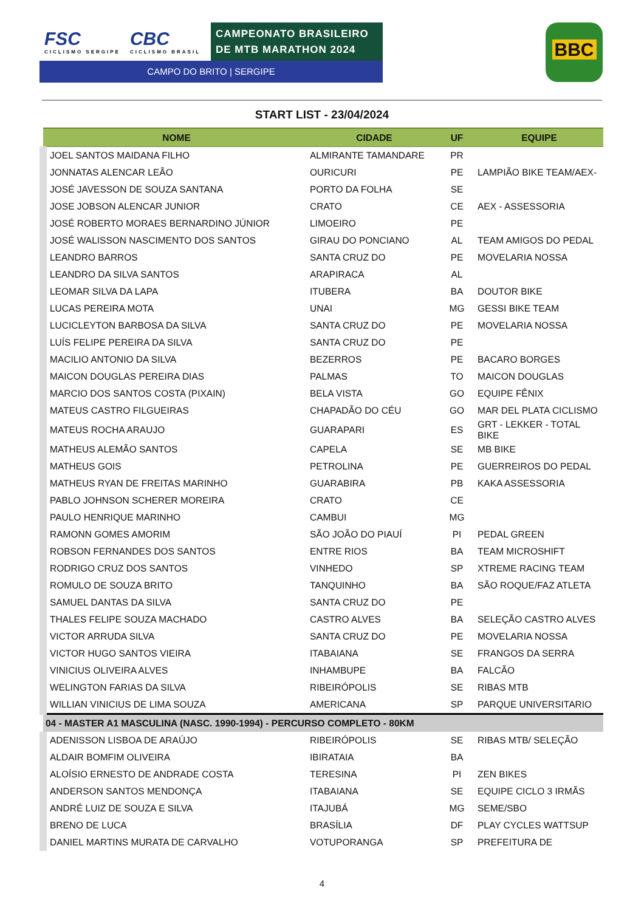FSC CICLISMO SERGIPE
CBC CICLISMO BRASIL
CAMPEONATO BRASILEIRO
DE MTB MARATHON 2024
CAMPO DO BRITO | SERGIPE
BBC
START LIST - 23/04/2024
| NOME | CIDADE | UF | EQUIPE |
| --- | --- | --- | --- |
| JOEL SANTOS MAIDANA FILHO | ALMIRANTE TAMANDARE | PR | |
| JONNATAS ALENCAR LEÃO | OURICURI | PE | LAMPIÃO BIKE TEAM/AEX- |
| JOSÉ JAVESSON DE SOUZA SANTANA | PORTO DA FOLHA | SE | |
| JOSE JOBSON ALENCAR JUNIOR | CRATO | CE | AEX - ASSESSORIA |
| JOSÉ ROBERTO MORAES BERNARDINO JÚNIOR | LIMOEIRO | PE | |
| JOSÉ WALISSON NASCIMENTO DOS SANTOS | GIRAU DO PONCIANO | AL | TEAM AMIGOS DO PEDAL |
| LEANDRO BARROS | SANTA CRUZ DO | PE | MOVELARIA NOSSA |
| LEANDRO DA SILVA SANTOS | ARAPIRACA | AL | |
| LEOMAR SILVA DA LAPA | ITUBERA | BA | DOUTOR BIKE |
| LUCAS PEREIRA MOTA | UNAI | MG | GESSI BIKE TEAM |
| LUCICLEYTON BARBOSA DA SILVA | SANTA CRUZ DO | PE | MOVELARIA NOSSA |
| LUÍS FELIPE PEREIRA DA SILVA | SANTA CRUZ DO | PE | |
| MACILIO ANTONIO DA SILVA | BEZERROS | PE | BACARO BORGES |
| MAICON DOUGLAS PEREIRA DIAS | PALMAS | TO | MAICON DOUGLAS |
| MARCIO DOS SANTOS COSTA (PIXAIN) | BELA VISTA | GO | EQUIPE FÊNIX |
| MATEUS CASTRO FILGUEIRAS | CHAPADÃO DO CÉU | GO | MAR DEL PLATA CICLISMO |
| MATEUS ROCHA ARAUJO | GUARAPARI | ES | GRT - LEKKER - TOTAL BIKE |
| MATHEUS ALEMÃO SANTOS | CAPELA | SE | MB BIKE |
| MATHEUS GOIS | PETROLINA | PE | GUERREIROS DO PEDAL |
| MATHEUS RYAN DE FREITAS MARINHO | GUARABIRA | PB | KAKA ASSESSORIA |
| PABLO JOHNSON SCHERER MOREIRA | CRATO | CE | |
| PAULO HENRIQUE MARINHO | CAMBUI | MG | |
| RAMONN GOMES AMORIM | SÃO JOÃO DO PIAUÍ | PI | PEDAL GREEN |
| ROBSON FERNANDES DOS SANTOS | ENTRE RIOS | BA | TEAM MICROSHIFT |
| RODRIGO CRUZ DOS SANTOS | VINHEDO | SP | XTREME RACING TEAM |
| ROMULO DE SOUZA BRITO | TANQUINHO | BA | SÃO ROQUE/FAZ ATLETA |
| SAMUEL DANTAS DA SILVA | SANTA CRUZ DO | PE | |
| THALES FELIPE SOUZA MACHADO | CASTRO ALVES | BA | SELEÇÃO CASTRO ALVES |
| VICTOR ARRUDA SILVA | SANTA CRUZ DO | PE | MOVELARIA NOSSA |
| VICTOR HUGO SANTOS VIEIRA | ITABAIANA | SE | FRANGOS DA SERRA |
| VINICIUS OLIVEIRA ALVES | INHAMBUPE | BA | FALCÃO |
| WELINGTON FARIAS DA SILVA | RIBEIRÓPOLIS | SE | RIBAS MTB |
| WILLIAN VINICIUS DE LIMA SOUZA | AMERICANA | SP | PARQUE UNIVERSITARIO |
| 04 - MASTER A1 MASCULINA (NASC. 1990-1994) - PERCURSO COMPLETO - 80KM | | | |
| ADENISSON LISBOA DE ARAÚJO | RIBEIRÓPOLIS | SE | RIBAS MTB/ SELEÇÃO |
| ALDAIR BOMFIM OLIVEIRA | IBIRATAIA | BA | |
| ALOÍSIO ERNESTO DE ANDRADE COSTA | TERESINA | PI | ZEN BIKES |
| ANDERSON SANTOS MENDONÇA | ITABAIANA | SE | EQUIPE CICLO 3 IRMÃS |
| ANDRÉ LUIZ DE SOUZA E SILVA | ITAJUBÁ | MG | SEME/SBO |
| BRENO DE LUCA | BRASÍLIA | DF | PLAY CYCLES WATTSUP |
| DANIEL MARTINS MURATA DE CARVALHO | VOTUPORANGA | SP | PREFEITURA DE |
4